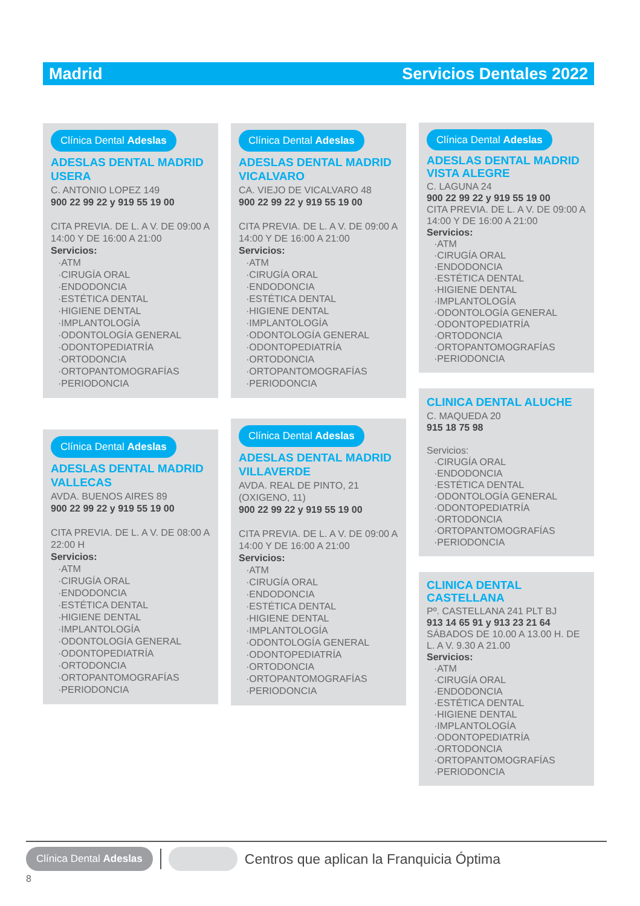Madrid Servicios Dentales 2022
Clínica Dental Adeslas
ADESLAS DENTAL MADRID USERA
C. ANTONIO LOPEZ 149
900 22 99 22 y 919 55 19 00
CITA PREVIA. DE L. A V. DE 09:00 A 14:00 Y DE 16:00 A 21:00
Servicios:
·ATM
·CIRUGÍA ORAL
·ENDODONCIA
·ESTÉTICA DENTAL
·HIGIENE DENTAL
·IMPLANTOLOGÍA
·ODONTOLOGÍA GENERAL
·ODONTOPEDIATRÍA
·ORTODONCIA
·ORTOPANTOMOGRAFÍAS
·PERIODONCIA
Clínica Dental Adeslas
ADESLAS DENTAL MADRID VALLECAS
AVDA. BUENOS AIRES 89
900 22 99 22 y 919 55 19 00
CITA PREVIA. DE L. A V. DE 08:00 A 22:00 H
Servicios:
·ATM
·CIRUGÍA ORAL
·ENDODONCIA
·ESTÉTICA DENTAL
·HIGIENE DENTAL
·IMPLANTOLOGÍA
·ODONTOLOGÍA GENERAL
·ODONTOPEDIATRÍA
·ORTODONCIA
·ORTOPANTOMOGRAFÍAS
·PERIODONCIA
Clínica Dental Adeslas
ADESLAS DENTAL MADRID VICALVARO
CA. VIEJO DE VICALVARO 48
900 22 99 22 y 919 55 19 00
CITA PREVIA. DE L. A V. DE 09:00 A 14:00 Y DE 16:00 A 21:00
Servicios:
·ATM
·CIRUGÍA ORAL
·ENDODONCIA
·ESTÉTICA DENTAL
·HIGIENE DENTAL
·IMPLANTOLOGÍA
·ODONTOLOGÍA GENERAL
·ODONTOPEDIATRÍA
·ORTODONCIA
·ORTOPANTOMOGRAFÍAS
·PERIODONCIA
Clínica Dental Adeslas
ADESLAS DENTAL MADRID VILLAVERDE
AVDA. REAL DE PINTO, 21 (OXIGENO, 11)
900 22 99 22 y 919 55 19 00
CITA PREVIA. DE L. A V. DE 09:00 A 14:00 Y DE 16:00 A 21:00
Servicios:
·ATM
·CIRUGÍA ORAL
·ENDODONCIA
·ESTÉTICA DENTAL
·HIGIENE DENTAL
·IMPLANTOLOGÍA
·ODONTOLOGÍA GENERAL
·ODONTOPEDIATRÍA
·ORTODONCIA
·ORTOPANTOMOGRAFÍAS
·PERIODONCIA
Clínica Dental Adeslas
ADESLAS DENTAL MADRID VISTA ALEGRE
C. LAGUNA 24
900 22 99 22 y 919 55 19 00
CITA PREVIA. DE L. A V. DE 09:00 A 14:00 Y DE 16:00 A 21:00
Servicios:
·ATM
·CIRUGÍA ORAL
·ENDODONCIA
·ESTÉTICA DENTAL
·HIGIENE DENTAL
·IMPLANTOLOGÍA
·ODONTOLOGÍA GENERAL
·ODONTOPEDIATRÍA
·ORTODONCIA
·ORTOPANTOMOGRAFÍAS
·PERIODONCIA
CLINICA DENTAL ALUCHE
C. MAQUEDA 20
915 18 75 98
Servicios:
·CIRUGÍA ORAL
·ENDODONCIA
·ESTÉTICA DENTAL
·ODONTOLOGÍA GENERAL
·ODONTOPEDIATRÍA
·ORTODONCIA
·ORTOPANTOMOGRAFÍAS
·PERIODONCIA
CLINICA DENTAL CASTELLANA
Pº. CASTELLANA 241 PLT BJ
913 14 65 91 y 913 23 21 64
SÁBADOS DE 10.00 A 13.00 H. DE L. A V. 9.30 A 21.00
Servicios:
·ATM
·CIRUGÍA ORAL
·ENDODONCIA
·ESTÉTICA DENTAL
·HIGIENE DENTAL
·IMPLANTOLOGÍA
·ODONTOPEDIATRÍA
·ORTODONCIA
·ORTOPANTOMOGRAFÍAS
·PERIODONCIA
Clínica Dental Adeslas Centros que aplican la Franquicia Óptima
8